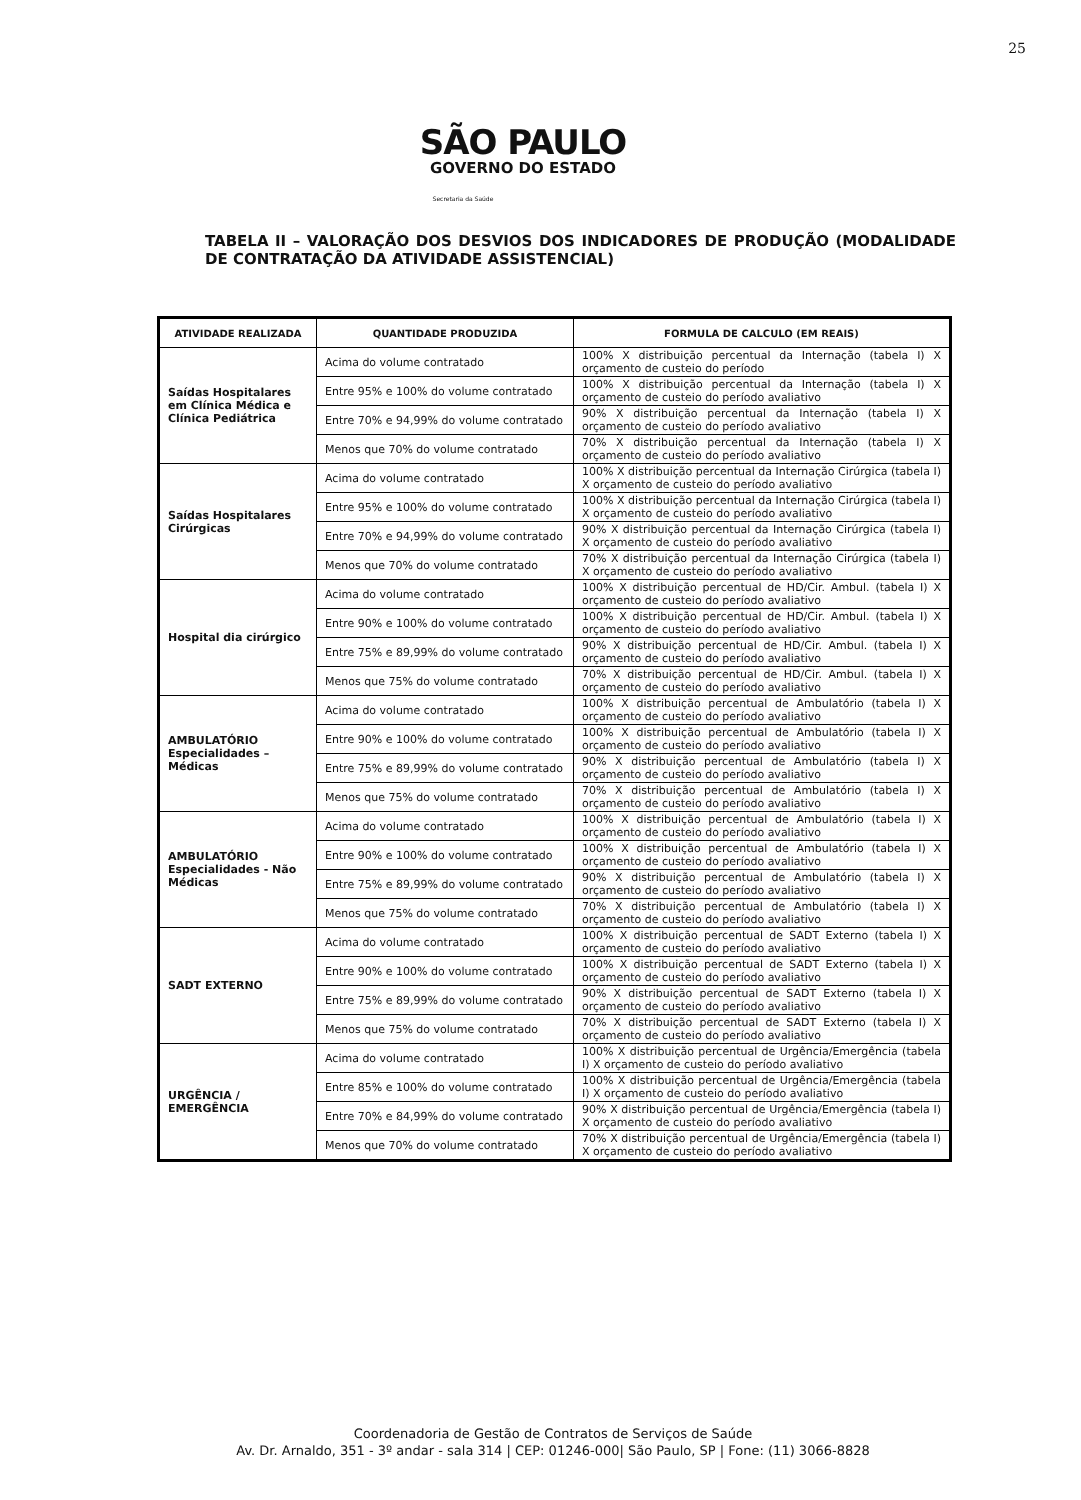25
SÃO PAULO
GOVERNO DO ESTADO
Secretaria da Saúde
TABELA II – VALORAÇÃO DOS DESVIOS DOS INDICADORES DE PRODUÇÃO (MODALIDADE DE CONTRATAÇÃO DA ATIVIDADE ASSISTENCIAL)
| ATIVIDADE REALIZADA | QUANTIDADE PRODUZIDA | FORMULA DE CALCULO (EM REAIS) |
| --- | --- | --- |
| Saídas Hospitalares em Clínica Médica e Clínica Pediátrica | Acima do volume contratado | 100% X distribuição percentual da Internação (tabela I) X orçamento de custeio do período |
| | Entre 95% e 100% do volume contratado | 100% X distribuição percentual da Internação (tabela I) X orçamento de custeio do período avaliativo |
| | Entre 70% e 94,99% do volume contratado | 90% X distribuição percentual da Internação (tabela I) X orçamento de custeio do período avaliativo |
| | Menos que 70% do volume contratado | 70% X distribuição percentual da Internação (tabela I) X orçamento de custeio do período avaliativo |
| Saídas Hospitalares Cirúrgicas | Acima do volume contratado | 100% X distribuição percentual da Internação Cirúrgica (tabela I) X orçamento de custeio do período avaliativo |
| | Entre 95% e 100% do volume contratado | 100% X distribuição percentual da Internação Cirúrgica (tabela I) X orçamento de custeio do período avaliativo |
| | Entre 70% e 94,99% do volume contratado | 90% X distribuição percentual da Internação Cirúrgica (tabela I) X orçamento de custeio do período avaliativo |
| | Menos que 70% do volume contratado | 70% X distribuição percentual da Internação Cirúrgica (tabela I) X orçamento de custeio do período avaliativo |
| Hospital dia cirúrgico | Acima do volume contratado | 100% X distribuição percentual de HD/Cir. Ambul. (tabela I) X orçamento de custeio do período avaliativo |
| | Entre 90% e 100% do volume contratado | 100% X distribuição percentual de HD/Cir. Ambul. (tabela I) X orçamento de custeio do período avaliativo |
| | Entre 75% e 89,99% do volume contratado | 90% X distribuição percentual de HD/Cir. Ambul. (tabela I) X orçamento de custeio do período avaliativo |
| | Menos que 75% do volume contratado | 70% X distribuição percentual de HD/Cir. Ambul. (tabela I) X orçamento de custeio do período avaliativo |
| AMBULATÓRIO Especialidades – Médicas | Acima do volume contratado | 100% X distribuição percentual de Ambulatório (tabela I) X orçamento de custeio do período avaliativo |
| | Entre 90% e 100% do volume contratado | 100% X distribuição percentual de Ambulatório (tabela I) X orçamento de custeio do período avaliativo |
| | Entre 75% e 89,99% do volume contratado | 90% X distribuição percentual de Ambulatório (tabela I) X orçamento de custeio do período avaliativo |
| | Menos que 75% do volume contratado | 70% X distribuição percentual de Ambulatório (tabela I) X orçamento de custeio do período avaliativo |
| AMBULATÓRIO Especialidades - Não Médicas | Acima do volume contratado | 100% X distribuição percentual de Ambulatório (tabela I) X orçamento de custeio do período avaliativo |
| | Entre 90% e 100% do volume contratado | 100% X distribuição percentual de Ambulatório (tabela I) X orçamento de custeio do período avaliativo |
| | Entre 75% e 89,99% do volume contratado | 90% X distribuição percentual de Ambulatório (tabela I) X orçamento de custeio do período avaliativo |
| | Menos que 75% do volume contratado | 70% X distribuição percentual de Ambulatório (tabela I) X orçamento de custeio do período avaliativo |
| SADT EXTERNO | Acima do volume contratado | 100% X distribuição percentual de SADT Externo (tabela I) X orçamento de custeio do período avaliativo |
| | Entre 90% e 100% do volume contratado | 100% X distribuição percentual de SADT Externo (tabela I) X orçamento de custeio do período avaliativo |
| | Entre 75% e 89,99% do volume contratado | 90% X distribuição percentual de SADT Externo (tabela I) X orçamento de custeio do período avaliativo |
| | Menos que 75% do volume contratado | 70% X distribuição percentual de SADT Externo (tabela I) X orçamento de custeio do período avaliativo |
| URGÊNCIA / EMERGÊNCIA | Acima do volume contratado | 100% X distribuição percentual de Urgência/Emergência (tabela I) X orçamento de custeio do período avaliativo |
| | Entre 85% e 100% do volume contratado | 100% X distribuição percentual de Urgência/Emergência (tabela I) X orçamento de custeio do período avaliativo |
| | Entre 70% e 84,99% do volume contratado | 90% X distribuição percentual de Urgência/Emergência (tabela I) X orçamento de custeio do período avaliativo |
| | Menos que 70% do volume contratado | 70% X distribuição percentual de Urgência/Emergência (tabela I) X orçamento de custeio do período avaliativo |
Coordenadoria de Gestão de Contratos de Serviços de Saúde
Av. Dr. Arnaldo, 351 - 3º andar - sala 314 | CEP: 01246-000| São Paulo, SP | Fone: (11) 3066-8828